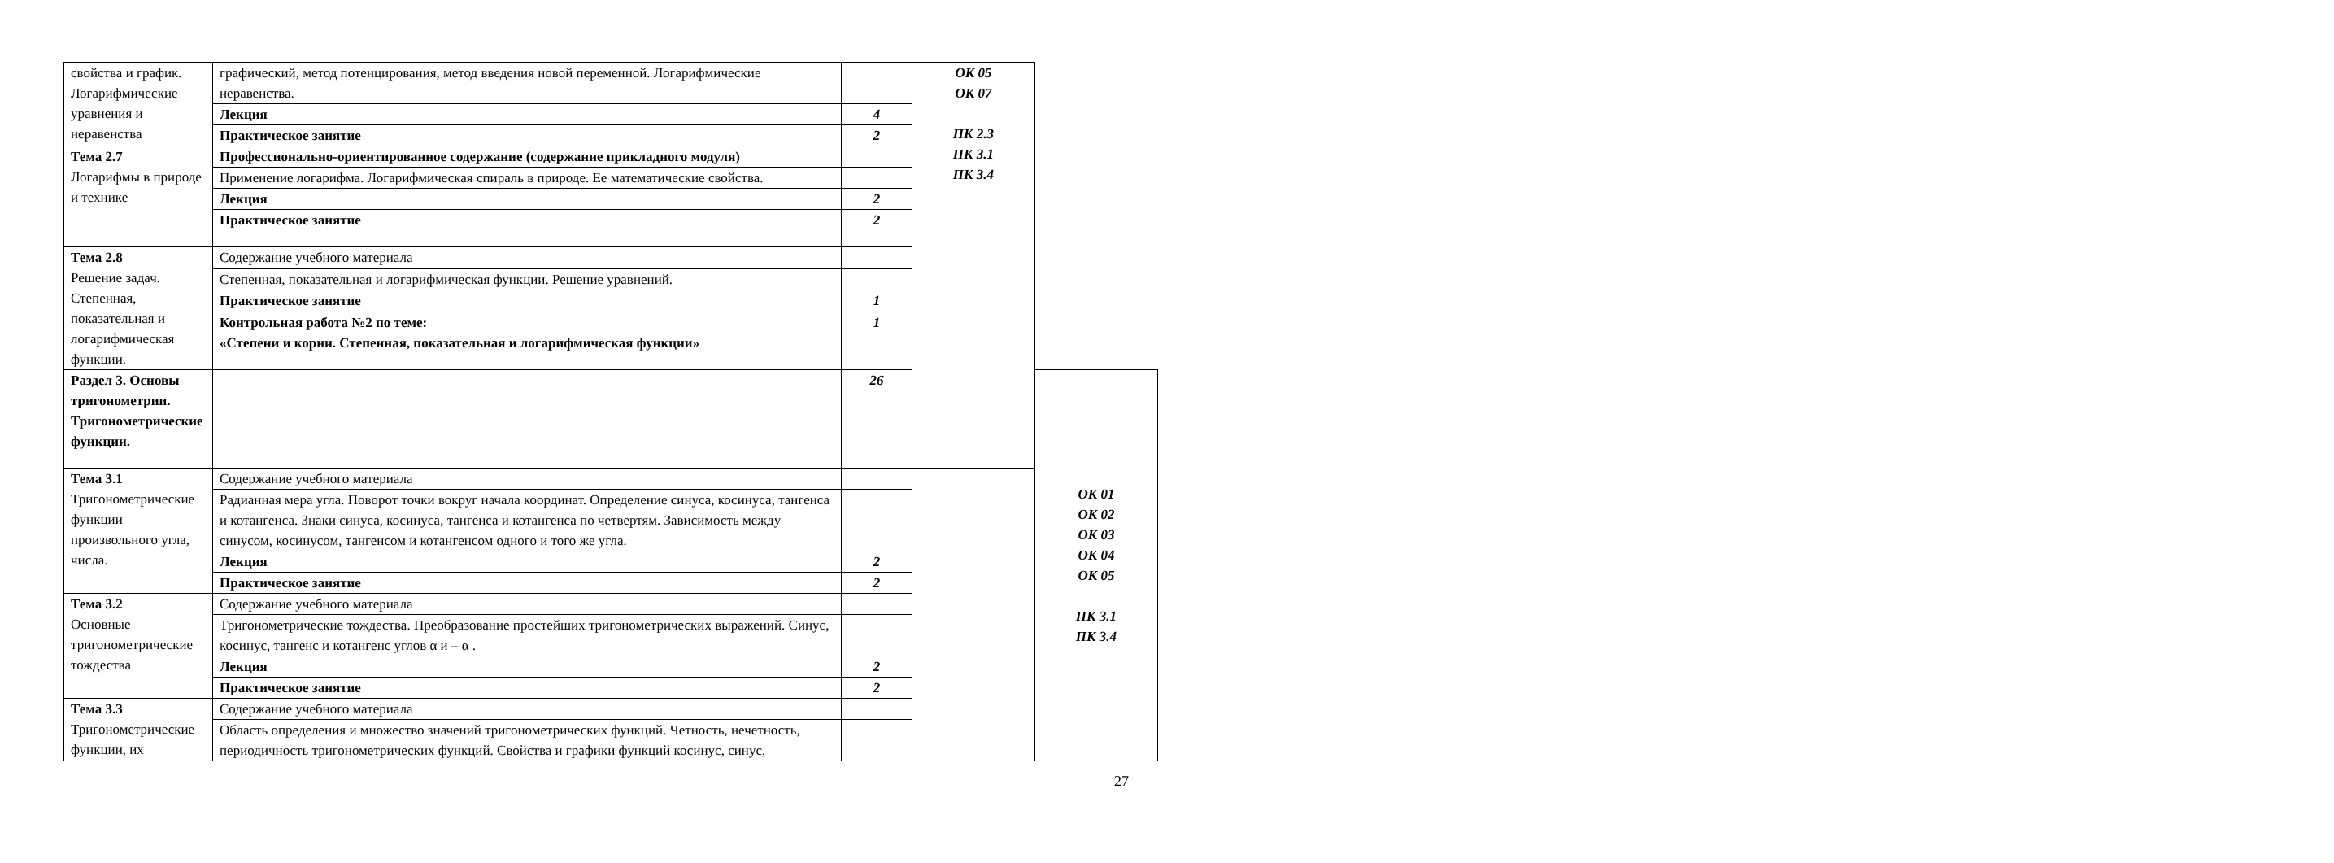| свойства и график. Логарифмические уравнения и неравенства | графический, метод потенцирования, метод введения новой переменной. Логарифмические неравенства. | | ОК 05 ОК 07 ПК 2.3 ПК 3.1 ПК 3.4 | |
| | Лекция | 4 | | |
| | Практическое занятие | 2 | | |
| Тема 2.7 Логарифмы в природе и технике | Профессионально-ориентированное содержание (содержание прикладного модуля) | | | |
| | Применение логарифма. Логарифмическая спираль в природе. Ее математические свойства. | | | |
| | Лекция | 2 | | |
| | Практическое занятие | 2 | | |
| Тема 2.8 Решение задач. Степенная, показательная и логарифмическая функции. | Содержание учебного материала | | | |
| | Степенная, показательная и логарифмическая функции. Решение уравнений. | | | |
| | Практическое занятие | 1 | | |
| | Контрольная работа №2 по теме: «Степени и корни. Степенная, показательная и логарифмическая функции» | 1 | | |
| Раздел 3. Основы тригонометрии. Тригонометрические функции. | | 26 | | ОК 01 ОК 02 ОК 03 ОК 04 ОК 05 ПК 3.1 ПК 3.4 |
| Тема 3.1 Тригонометрические функции произвольного угла, числа. | Содержание учебного материала | | | |
| | Радианная мера угла. Поворот точки вокруг начала координат. Определение синуса, косинуса, тангенса и котангенса. Знаки синуса, косинуса, тангенса и котангенса по четвертям. Зависимость между синусом, косинусом, тангенсом и котангенсом одного и того же угла. | | | |
| | Лекция | 2 | | |
| | Практическое занятие | 2 | | |
| Тема 3.2 Основные тригонометрические тождества | Содержание учебного материала | | | |
| | Тригонометрические тождества. Преобразование простейших тригонометрических выражений. Синус, косинус, тангенс и котангенс углов α и – α . | | | |
| | Лекция | 2 | | |
| | Практическое занятие | 2 | | |
| Тема 3.3 Тригонометрические функции, их | Содержание учебного материала | | | |
| | Область определения и множество значений тригонометрических функций. Четность, нечетность, периодичность тригонометрических функций. Свойства и графики функций косинус, синус, | | | |
27